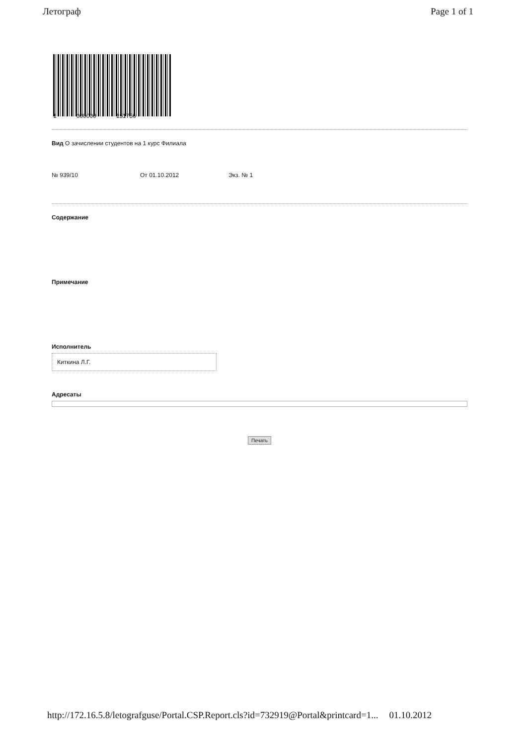Летограф Page 1 of 1
1 000000 151756
Вид О зачислении студентов на 1 курс Филиала
№ 939/10 От 01.10.2012 Экз. № 1
Содержание
Примечание
Исполнитель
Киткина Л.Г.
Адресаты
Печать
http://172.16.5.8/letografguse/Portal.CSP.Report.cls?id=732919@Portal&printcard=1... 01.10.2012